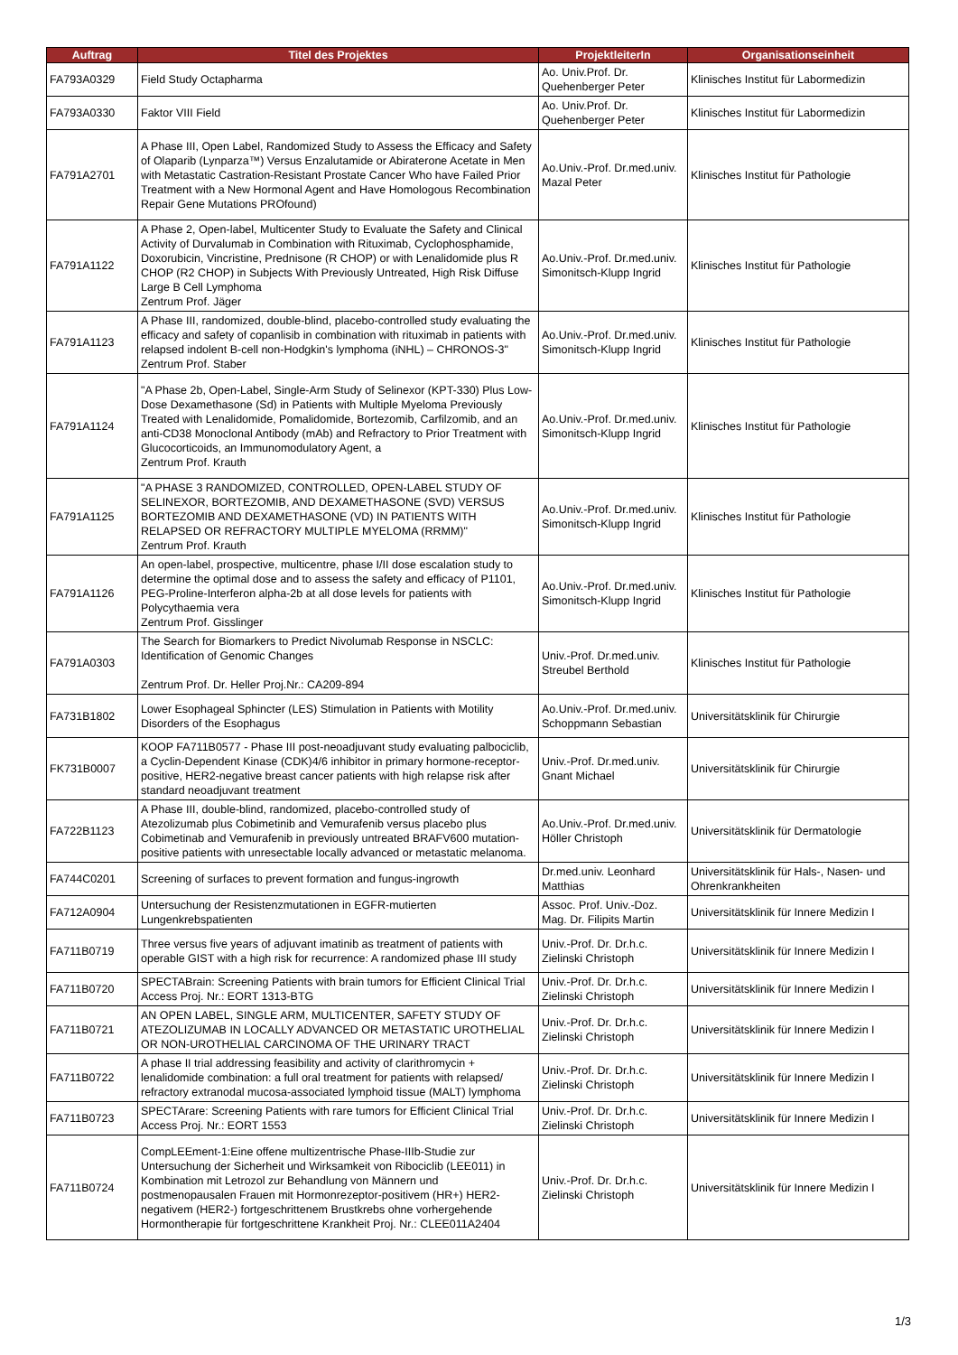| Auftrag | Titel des Projektes | ProjektleiterIn | Organisationseinheit |
| --- | --- | --- | --- |
| FA793A0329 | Field Study Octapharma | Ao. Univ.Prof. Dr. Quehenberger Peter | Klinisches Institut für Labormedizin |
| FA793A0330 | Faktor VIII Field | Ao. Univ.Prof. Dr. Quehenberger Peter | Klinisches Institut für Labormedizin |
| FA791A2701 | A Phase III, Open Label, Randomized Study to Assess the Efficacy and Safety of Olaparib (Lynparza™) Versus Enzalutamide or Abiraterone Acetate in Men with Metastatic Castration-Resistant Prostate Cancer Who have Failed Prior Treatment with a New Hormonal Agent and Have Homologous Recombination Repair Gene Mutations PROfound) | Ao.Univ.-Prof. Dr.med.univ. Mazal Peter | Klinisches Institut für Pathologie |
| FA791A1122 | A Phase 2, Open-label, Multicenter Study to Evaluate the Safety and Clinical Activity of Durvalumab in Combination with Rituximab, Cyclophosphamide, Doxorubicin, Vincristine, Prednisone (R CHOP) or with Lenalidomide plus R CHOP (R2 CHOP) in Subjects With Previously Untreated, High Risk Diffuse Large B Cell Lymphoma Zentrum Prof. Jäger | Ao.Univ.-Prof. Dr.med.univ. Simonitsch-Klupp Ingrid | Klinisches Institut für Pathologie |
| FA791A1123 | A Phase III, randomized, double-blind, placebo-controlled study evaluating the efficacy and safety of copanlisib in combination with rituximab in patients with relapsed indolent B-cell non-Hodgkin's lymphoma (iNHL) – CHRONOS-3" Zentrum Prof. Staber | Ao.Univ.-Prof. Dr.med.univ. Simonitsch-Klupp Ingrid | Klinisches Institut für Pathologie |
| FA791A1124 | "A Phase 2b, Open-Label, Single-Arm Study of Selinexor (KPT-330) Plus Low-Dose Dexamethasone (Sd) in Patients with Multiple Myeloma Previously Treated with Lenalidomide, Pomalidomide, Bortezomib, Carfilzomib, and an anti-CD38 Monoclonal Antibody (mAb) and Refractory to Prior Treatment with Glucocorticoids, an Immunomodulatory Agent, a Zentrum Prof. Krauth | Ao.Univ.-Prof. Dr.med.univ. Simonitsch-Klupp Ingrid | Klinisches Institut für Pathologie |
| FA791A1125 | "A PHASE 3 RANDOMIZED, CONTROLLED, OPEN-LABEL STUDY OF SELINEXOR, BORTEZOMIB, AND DEXAMETHASONE (SVD) VERSUS BORTEZOMIB AND DEXAMETHASONE (VD) IN PATIENTS WITH RELAPSED OR REFRACTORY MULTIPLE MYELOMA (RRMM)" Zentrum Prof. Krauth | Ao.Univ.-Prof. Dr.med.univ. Simonitsch-Klupp Ingrid | Klinisches Institut für Pathologie |
| FA791A1126 | An open-label, prospective, multicentre, phase I/II dose escalation study to determine the optimal dose and to assess the safety and efficacy of P1101, PEG-Proline-Interferon alpha-2b at all dose levels for patients with Polycythaemia vera Zentrum Prof. Gisslinger | Ao.Univ.-Prof. Dr.med.univ. Simonitsch-Klupp Ingrid | Klinisches Institut für Pathologie |
| FA791A0303 | The Search for Biomarkers to Predict Nivolumab Response in NSCLC: Identification of Genomic Changes Zentrum Prof. Dr. Heller Proj.Nr.: CA209-894 | Univ.-Prof. Dr.med.univ. Streubel Berthold | Klinisches Institut für Pathologie |
| FA731B1802 | Lower Esophageal Sphincter (LES) Stimulation in Patients with Motility Disorders of the Esophagus | Ao.Univ.-Prof. Dr.med.univ. Schoppmann Sebastian | Universitätsklinik für Chirurgie |
| FK731B0007 | KOOP FA711B0577 - Phase III post-neoadjuvant study evaluating palbociclib, a Cyclin-Dependent Kinase (CDK)4/6 inhibitor in primary hormone-receptor-positive, HER2-negative breast cancer patients with high relapse risk after standard neoadjuvant treatment | Univ.-Prof. Dr.med.univ. Gnant Michael | Universitätsklinik für Chirurgie |
| FA722B1123 | A Phase III, double-blind, randomized, placebo-controlled study of Atezolizumab plus Cobimetinib and Vemurafenib versus placebo plus Cobimetinab and Vemurafenib in previously untreated BRAFV600 mutation-positive patients with unresectable locally advanced or metastatic melanoma. | Ao.Univ.-Prof. Dr.med.univ. Höller Christoph | Universitätsklinik für Dermatologie |
| FA744C0201 | Screening of surfaces to prevent formation and fungus-ingrowth | Dr.med.univ. Leonhard Matthias | Universitätsklinik für Hals-, Nasen- und Ohrenkrankheiten |
| FA712A0904 | Untersuchung der Resistenzmutationen in EGFR-mutierten Lungenkrebspatienten | Assoc. Prof. Univ.-Doz. Mag. Dr. Filipits Martin | Universitätsklinik für Innere Medizin I |
| FA711B0719 | Three versus five years of adjuvant imatinib as treatment of patients with operable GIST with a high risk for recurrence: A randomized phase III study | Univ.-Prof. Dr. Dr.h.c. Zielinski Christoph | Universitätsklinik für Innere Medizin I |
| FA711B0720 | SPECTABrain: Screening Patients with brain tumors for Efficient Clinical Trial Access Proj. Nr.: EORT 1313-BTG | Univ.-Prof. Dr. Dr.h.c. Zielinski Christoph | Universitätsklinik für Innere Medizin I |
| FA711B0721 | AN OPEN LABEL, SINGLE ARM, MULTICENTER, SAFETY STUDY OF ATEZOLIZUMAB IN LOCALLY ADVANCED OR METASTATIC UROTHELIAL OR NON-UROTHELIAL CARCINOMA OF THE URINARY TRACT | Univ.-Prof. Dr. Dr.h.c. Zielinski Christoph | Universitätsklinik für Innere Medizin I |
| FA711B0722 | A phase II trial addressing feasibility and activity of clarithromycin + lenalidomide combination: a full oral treatment for patients with relapsed/ refractory extranodal mucosa-associated lymphoid tissue (MALT) lymphoma | Univ.-Prof. Dr. Dr.h.c. Zielinski Christoph | Universitätsklinik für Innere Medizin I |
| FA711B0723 | SPECTArare: Screening Patients with rare tumors for Efficient Clinical Trial Access Proj. Nr.: EORT 1553 | Univ.-Prof. Dr. Dr.h.c. Zielinski Christoph | Universitätsklinik für Innere Medizin I |
| FA711B0724 | CompLEEment-1:Eine offene multizentrische Phase-IIIb-Studie zur Untersuchung der Sicherheit und Wirksamkeit von Ribociclib (LEE011) in Kombination mit Letrozol zur Behandlung von Männern und postmenopausalen Frauen mit Hormonrezeptor-positivem (HR+) HER2-negativem (HER2-) fortgeschrittenem Brustkrebs ohne vorhergehende Hormontherapie für fortgeschrittene Krankheit Proj. Nr.: CLEE011A2404 | Univ.-Prof. Dr. Dr.h.c. Zielinski Christoph | Universitätsklinik für Innere Medizin I |
1/3